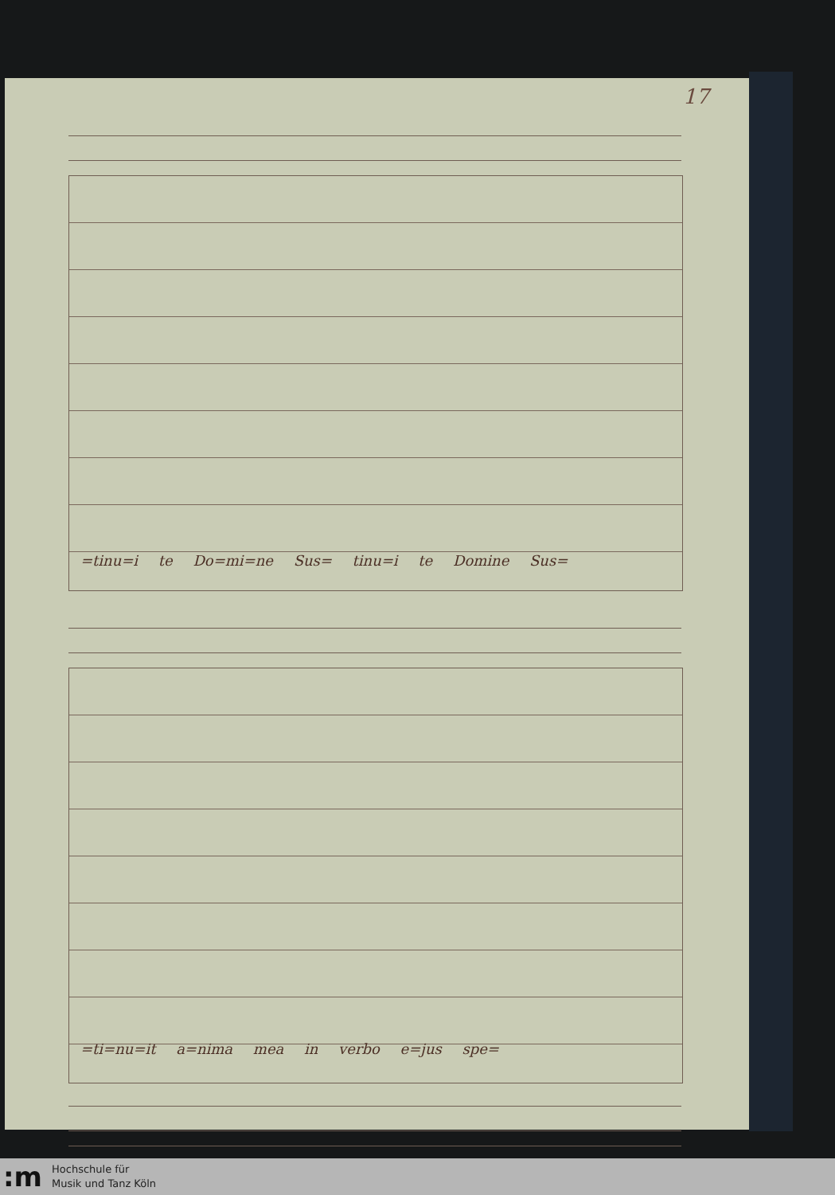17
=tinu=i te Do=mi=ne Sus= tinu=i te Domine Sus=
=ti=nu=it a=nima mea in verbo e=jus spe=
:m
Hochschule für
Musik und Tanz Köln